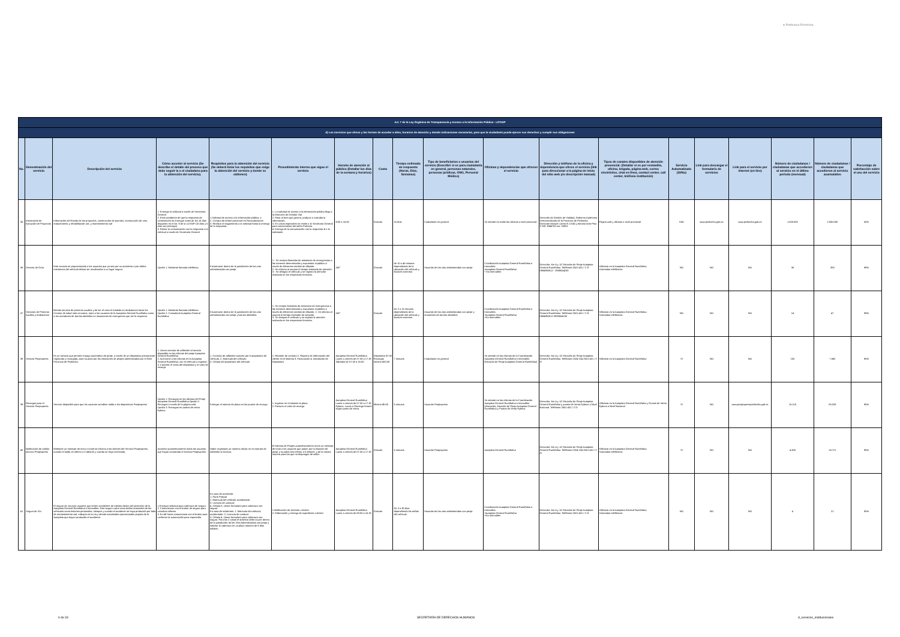● Prefectura Pichincha
| Art. 7 de la Ley Orgánica de Transparencia y Acceso a la Información Pública - LOTAIP | | | | | | | | | | | | | | | | | | |
| d) Los servicios que ofrece y las formas de acceder a ellos, horarios de atención y demás indicaciones necesarias, para que la ciudadanía pueda ejercer sus derechos y cumplir sus obligaciones | | | | | | | | | | | | | | | | | | |
| No. | Denominación del servicio | Descripción del servicio | Cómo acceder al servicio (Se describe el detalle del proceso que debe seguir la o el ciudadano para la obtención del servicio). | Requisitos para la obtención del servicio (Se deberá listar los requisitos que exige la obtención del servicio y donde se obtienen) | Procedimiento interno que sigue el servicio | Horario de atención al público (Detallar los días de la semana y horarios) | Costo | Tiempo estimado de respuesta (Horas, Días, Semanas) | Tipo de beneficiarios o usuarios del servicio (Describir si es para ciudadanía en general, personas naturales, personas jurídicas, ONG, Personal Médico) | Oficinas y dependencias que ofrecen el servicio | Dirección y teléfono de la oficina y dependencia que ofrece el servicio (link para direccionar a la página de inicio del sitio web y/o descripción manual) | Tipos de canales disponibles de atención presencial: (Detallar si es por ventanilla, oficina, brigada, página web, correo electrónico, chat en línea, contact center, call center, teléfono institución) | Servicio Automatizado (Si/No) | Link para descargar el formulario de servicios | Link para el servicio por internet (on line) | Número de ciudadanos / ciudadanas que accedieron al servicio en el último período (mensual) | Número de ciudadanos / ciudadanas que accedieron al servicio acumulativo | Porcentaje de satisfacción sobre el uso del servicio |
| 35 | Información de Ejecución de Proyectos | Información del Estado de los proyectos, construcción de puentes, construcción de vías, mejoramiento y rehabilitación vial, y mantenimiento vial | 1. Entregar la solicitud a través de Secretaría General 2. Estar pendiente de que la respuesta de contestación se entregue antes de los 15 días dispuesto en el Art. 9 de la LOTAIP (10 días y 5 días con prórroga) 3. Retirar la comunicación con la respuesta a la solicitud a través de Secretaría General | 1.Solicitud de acceso a la información pública; o 2. Compra de timbre provincial en Recaudaciones 3. Realizar el seguimiento a la solicitud hasta la entrega de la respuesta. | 1. La solicitud de acceso a la información pública llega a la Dirección de Gestión Vial 2. Pasa al área que genera, produce o custodia la información. 3. En casos especiales se remite a la Secretaría General para conocimiento del señor Prefecto. 4. Entrega de la comunicación con la respuesta al o la solicitante | 8:00 a 16:30 | Gratuito | 15 días | Ciudadanía en general | Se atiende en todas las oficinas a nivel provincial | Dirección de Gestión de Vialidad, Gobierno Autónomo Descentralizado de la Provincia de Pichincha. Dirección Manuel Larrea N 13-45 y Antonio Ante Piso 3 Telf. 3946760 ext. 03001 | Página web y oficinas a nivel provincial | SAD | www.pichincha.gob.ec | www.pichincha.gob.ec | 1.000.000 | 2.000.000 | 50% |
| 36 | Servicio de Grúa | Este servicio es proporcionado a los usuarios que ya sea por un accidente o por daños mecánicos del vehículo deban ser movilizados a un lugar seguro. | Opción 1. Mediante llamada telefónica. | Encontrarse dentro de la jurisdicción de las vías administradas con peaje. | 1.- Se recepta llamadas de asistencia de emergencias a los números determinados y expuestos al público a través de diferentes medios de difusión. 2.-Se informa al usuario el tiempo estimado de atención. 3.- Se designa el vehículo y se registra la atención realizada en los respectivos formatos. | 24/7 | Gratuito | de 10 a 45 minutos dependiendo de la ubicación del vehículo y factores externos | Usuarios de las vías administradas con peaje | Coordinación Autopista General Rumiñahui e Intervalles •Autopista General Rumiñahui • Vía Intervalles | Dirección: Km 4 y 1/2 Estación de Peaje Autopista General Rumiñahui. Teléfonos 2601-431 / 2 /3 0984992612 - 0939554230 | •Oficinas en la Autopista General Rumiñahui. •Llamadas telefónicas | NO | NO | NO | 35 | 383 | 98% |
| 37 | Servicios de Primeros Auxilios y Ambulancia | Brindar servicio de primeros auxilios y de ser el caso el traslado en Ambulancia hacia los Centros de salud más cercanos, tanto a los usuarios de la Autopista General Rumiñahui como a los moradores de barrios aledaños en situaciones de emergencia que así lo requieran. | Opción 1. Mediante llamada telefónica. Opción 2. Consultorio Autopista General Rumiñahui | Encontrarse dentro de la jurisdicción de las vías administradas con peaje y barrios aledaños. | 1. Se recepta llamadas de asistencia de emergencias a los números determinados y expuestos al público a través de diferentes medios de difusión. 2. Se informa al usuario el tiempo estimado de atención. 3. Se designa el vehículo y se registra la atención realizada en los respectivos formatos. | 24/7 | Gratuito | De 2 a 15 minutos dependiendo de la ubicación del vehículo y factores externos | Usuarios de las vías administradas con peaje y moradores de barrios aledaños | Coordinación Autopista General Rumiñahui e Intervalles: •Autopista General Rumiñahui •Vía Intervalles | Dirección: Km 4 y 1/2 Estación de Peaje Autopista General Rumiñahui. Teléfonos 2601-431 / 2 /3 0984992612 0939554230 | •Oficinas en la Autopista General Rumiñahui. •Llamadas telefónicas | NO | NO | NO | 14 | 47 | 98% |
| 38 | Servicio Peajexpress | Es un servicio que permite el pago automático de peaje, a través de un dispositivo previamente registrado y recargado, para su paso por las estaciones de peajes administradas por el GAD Provincia de Pichincha. | 1. Llenar contrato de adhesión al servicio disponible en las oficinas del peaje Autopista General Rumiñahui 2. Acercarse a las oficinas en la Autopista General Rumiñahui, con el vehículo a registrar. 3. Cancelar el costo del dispositivo y el valor de recarga. | 1. Contrato de adhesión suscrito por el propietario de vehículo. 2. Matrícula del vehículo 3. Cédula del propietario del vehículo | 1. Revisión de contrato 2. Registro de información del cliente en el sistema 3. Facturación 4. Instalación de Dispositivo | Autopista General Rumiñahui Lunes a viernes de 07:30 a 17:30 Sábados de 07:30 a 16:00 | Dispositivo $7.00 Recargas mínimo $20.00 | 7 minutos | Ciudadanía en general | Se atiende en las oficinas de la Coordinación Autopista General Rumiñahui e Intervalles (Estación de Peaje Autopista General Rumiñahui) | Dirección: Km 4 y 1/2 Estación de Peaje Autopista General Rumiñahui. Teléfonos 2324-104 2601-431 / 2 /3 | •Oficinas en la Autopista General Rumiñahui | SI | NO | NO | 153 | 7.682 | 80% |
| 39 | Recargas para el Servicio Peajexpress | Servicio disponible para que los usuarios acrediten saldo a los dispositivos Peajexpress | Opción 1. Recargas en las oficinas del Peaje Autopista General Rumiñahui Opción 2. Recargas a través de la página web. Opción 3. Recargas en puntos de venta Fybeca | Entregar el número de placa en los puntos de recarga | 1. Ingresar en el sistema la placa 2. Facturar el valor de recarga | Autopista General Rumiñahui Lunes a viernes de 07:30 a 17:30 Fybeca: Lunes a Domingo horario según punto de venta. | Mínimo $5.00 | 5 minutos | Usuarios Peajexpress | Se atiende en las oficinas de la Coordinación Autopista General Rumiñahui e Intervalles (Ubicación: Estación de Peaje Autopista General Rumiñahui) y Puntos de Venta Fybeca | Dirección: Km 4 y 1/2 Estación de Peaje Autopista General Rumiñahui y puntos de Venta Fybeca a Nivel Nacional. Teléfonos 2601-431 / 2 /3 | •Oficinas en la Autopista General Rumiñahui y Puntos de Venta Fybeca a Nivel Nacional | SI | NO | www.peajexpresspichincha.gob.ec | 15.118 | 83.333 | 95% |
| 40 | Notificación de saldos servicio Peajexpress | Mediante un mensaje de texto o email se informa a los clientes del Servicio Peajexpress, cuando el saldo es inferior a 5 dólares y cuando se haya terminado. | Acceden automáticamente todos los usuarios que hayan contratado el servicio Peajexpress | Haber registrado un número celular en el contrato de adhesión al servicio. | El sistema de Peajes automáticamente envía un mensaje de texto a los usuarios que pasen por la estación de peaje y su saldo sea inferior a 5 dólares, y de la misma manera para los que no dispongan de saldo. | Autopista General Rumiñahui Lunes a viernes de 07:30 a 17:30 | Gratuito | 5 minutos | Usuarios Peajexpress | Autopista General Rumiñahui | Dirección: Km 4 y 1/2 Estación de Peaje Autopista General Rumiñahui. Teléfonos 2324-104 2601-431 / 2 /3 | •Oficinas en la Autopista General Rumiñahui. •Llamadas telefónicas | SI | NO | NO | 4.300 | 18.721 | 95% |
| 41 | Seguro de Vía | El seguro de vía para usuarios que tienen accidentes de tránsito dentro del perímetro de la Autopista General Rumiñahui e Intervalles. Este seguro cubre tanto daños materiales de los vehículos como lesiones personales, siempre y cuando el accidente se haya producido por falta de mantenimiento vial, trabajos en la vía y demás actividades operacionales propias de la Autopista que hayan producido el accidente. | 1.Entregar solicitud para cobertura de seguro. 2. Comunicarse con el broker de seguro para coordinar talleres 3. En 48 horas comunicarse con el broker para confirmar la autorización para reparación. | En caso de accidente: 1. Parte Policial 2. Matrícula del vehículo accidentado. 3. Licencia de conducir 4. Cédula 5. Llenar formulario para cobertura con seguro. En caso de incidentes: 1. Matrícula del vehículo accidentado. 2. Licencia de conducir 3. Cédula 4. Llenar formulario para cobertura con seguro. Para los 2 casos el siniestro debe ocurrir dentro de la jurisdicción de las Vías Administradas con peaje y solicitar la cobertura en un plazo máximo de 8 días hábiles. | 1.Notificación de siniestro a broker 2. Elaboración y entrega de expediente a broker | Autopista General Rumiñahui Lunes a viernes de 08:00 a 16:30 | Gratuito | De 3 a 90 días dependiendo los daños del vehículo | Usuarios de las vías administradas con peaje | Coordinación Autopista General Rumiñahui e Intervalles: •Autopista General Rumiñahui •Vía Intervalles | Dirección: Km 4 y 1/2 Estación de Peaje Autopista General Rumiñahui. Teléfonos 2601-431 / 2 /3 | •Oficinas en la Autopista General Rumiñahui. •Llamadas telefónicas | NO | NO | NO | 4 | 21 | 90% |
6 de 33 SECRETARÍA DE DERECHOS HUMANOS d_servicios_institucionales